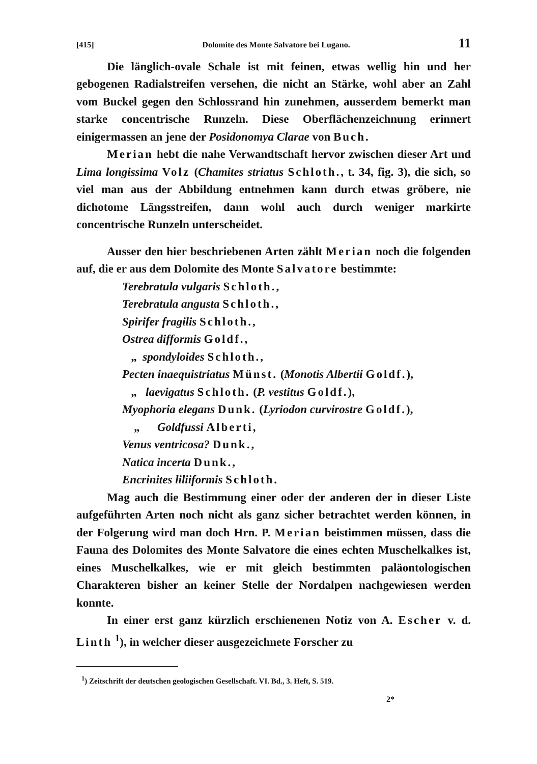[415] Dolomite des Monte Salvatore bei Lugano. 11
Die länglich-ovale Schale ist mit feinen, etwas wellig hin und her gebogenen Radialstreifen versehen, die nicht an Stärke, wohl aber an Zahl vom Buckel gegen den Schlossrand hin zunehmen, ausserdem bemerkt man starke concentrische Runzeln. Diese Oberflächenzeichnung erinnert einigermassen an jene der Posidonomya Clarae von Buch.
Merian hebt die nahe Verwandtschaft hervor zwischen dieser Art und Lima longissima Volz (Chamites striatus Schloth., t. 34, fig. 3), die sich, so viel man aus der Abbildung entnehmen kann durch etwas gröbere, nie dichotome Längsstreifen, dann wohl auch durch weniger markirte concentrische Runzeln unterscheidet.
Ausser den hier beschriebenen Arten zählt Merian noch die folgenden auf, die er aus dem Dolomite des Monte Salvatore bestimmte:
Terebratula vulgaris Schloth.,
Terebratula angusta Schloth.,
Spirifer fragilis Schloth.,
Ostrea difformis Goldf.,
„ spondyloides Schloth.,
Pecten inaequistriatus Münst. (Monotis Albertii Goldf.),
„ laevigatus Schloth. (P. vestitus Goldf.),
Myophoria elegans Dunk. (Lyriodon curvirostre Goldf.),
„ Goldfussi Alberti,
Venus ventricosa? Dunk.,
Natica incerta Dunk.,
Encrinites liliiformis Schloth.
Mag auch die Bestimmung einer oder der anderen der in dieser Liste aufgeführten Arten noch nicht als ganz sicher betrachtet werden können, in der Folgerung wird man doch Hrn. P. Merian beistimmen müssen, dass die Fauna des Dolomites des Monte Salvatore die eines echten Muschelkalkes ist, eines Muschelkalkes, wie er mit gleich bestimmten paläontologischen Charakteren bisher an keiner Stelle der Nordalpen nachgewiesen werden konnte.
In einer erst ganz kürzlich erschienenen Notiz von A. Escher v. d. Linth <sup>1</sup>), in welcher dieser ausgezeichnete Forscher zu
<sup>1</sup>) Zeitschrift der deutschen geologischen Gesellschaft. VI. Bd., 3. Heft, S. 519.
2*